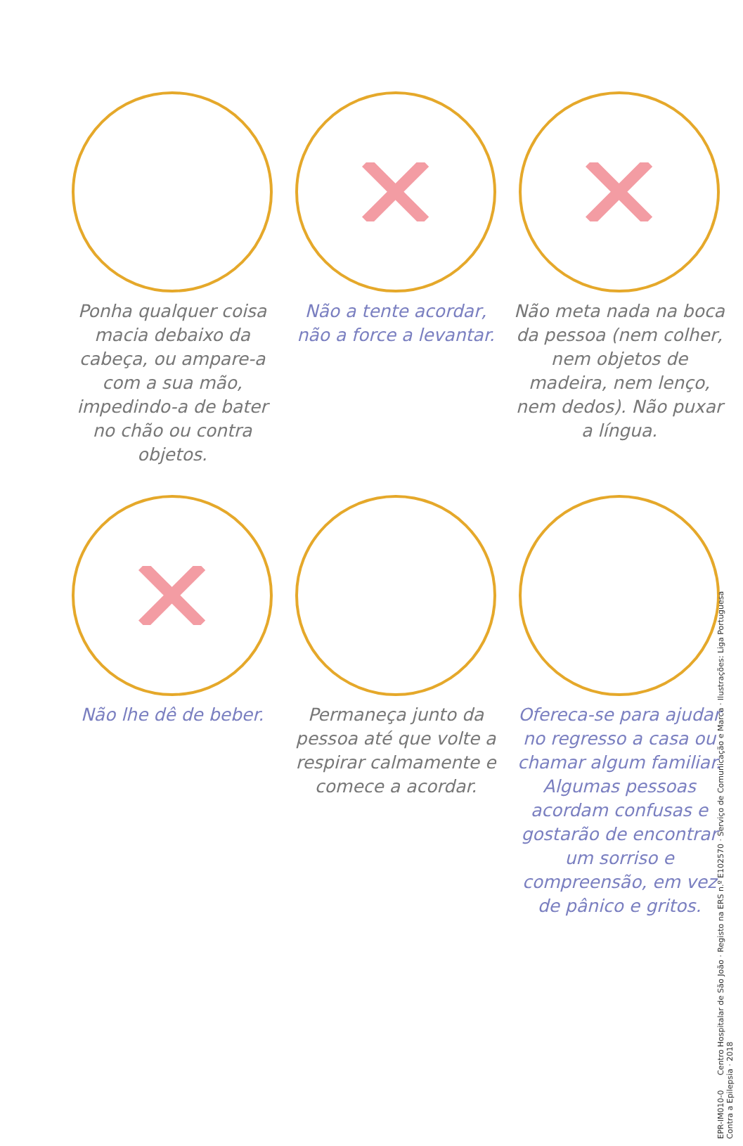Ponha qualquer coisa macia debaixo da cabeça, ou ampare-a com a sua mão, impedindo-a de bater no chão ou contra objetos.
Não a tente acordar, não a force a levantar.
Não meta nada na boca da pessoa (nem colher, nem objetos de madeira, nem lenço, nem dedos). Não puxar a língua.
Não lhe dê de beber.
Permaneça junto da pessoa até que volte a respirar calmamente e comece a acordar.
Ofereca-se para ajudar no regresso a casa ou chamar algum familiar. Algumas pessoas acordam confusas e gostarão de encontrar um sorriso e compreensão, em vez de pânico e gritos.
EPR-IM010-0 Centro Hospitalar de São João · Registo na ERS n.º E102570 · Serviço de Comunicação e Marca · Ilustrações: Liga Portuguesa Contra a Epilepsia · 2018